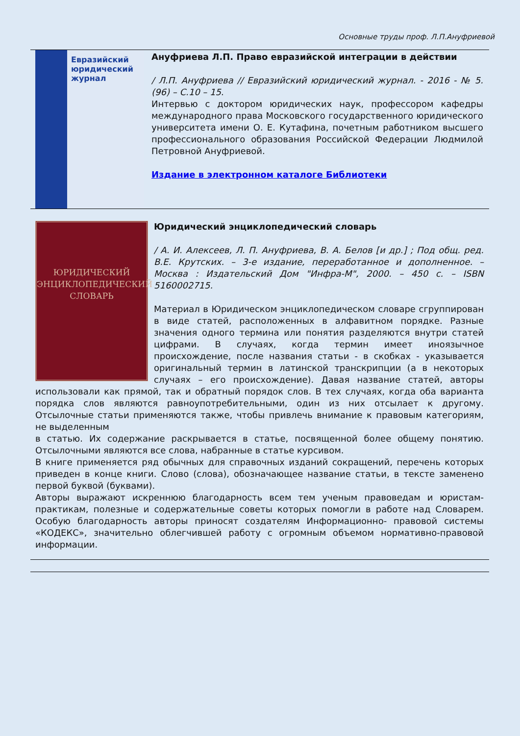Основные труды проф. Л.П.Ануфриевой
Евразийский
юридический
журнал
Ануфриева Л.П. Право евразийской интеграции в действии
/ Л.П. Ануфриева // Евразийский юридический журнал. - 2016 - № 5. (96) – С.10 – 15.
Интервью с доктором юридических наук, профессором кафедры международного права Московского государственного юридического университета имени О. Е. Кутафина, почетным работником высшего профессионального образования Российской Федерации Людмилой Петровной Ануфриевой.
Издание в электронном каталоге Библиотеки
ЮРИДИЧЕСКИЙ
ЭНЦИКЛОПЕДИЧЕСКИЙ
СЛОВАРЬ
Юридический энциклопедический словарь
/ А. И. Алексеев, Л. П. Ануфриева, В. А. Белов [и др.] ; Под общ. ред. В.Е. Крутских. – 3-е издание, переработанное и дополненное. – Москва : Издательский Дом "Инфра-М", 2000. – 450 с. – ISBN 5160002715.
Материал в Юридическом энциклопедическом словаре сгруппирован в виде статей, расположенных в алфавитном порядке. Разные значения одного термина или понятия разделяются внутри статей цифрами. В случаях, когда термин имеет иноязычное происхождение, после названия статьи - в скобках - указывается оригинальный термин в латинской транскрипции (а в некоторых случаях – его происхождение). Давая название статей, авторы использовали как прямой, так и обратный порядок слов. В тех случаях, когда оба варианта порядка слов являются равноупотребительными, один из них отсылает к другому. Отсылочные статьи применяются также, чтобы привлечь внимание к правовым категориям, не выделенным
в статью. Их содержание раскрывается в статье, посвященной более общему понятию. Отсылочными являются все слова, набранные в статье курсивом.
В книге применяется ряд обычных для справочных изданий сокращений, перечень которых приведен в конце книги. Слово (слова), обозначающее название статьи, в тексте заменено первой буквой (буквами).
Авторы выражают искреннюю благодарность всем тем ученым правоведам и юристам-практикам, полезные и содержательные советы которых помогли в работе над Словарем. Особую благодарность авторы приносят создателям Информационно- правовой системы «КОДЕКС», значительно облегчившей работу с огромным объемом нормативно-правовой информации.